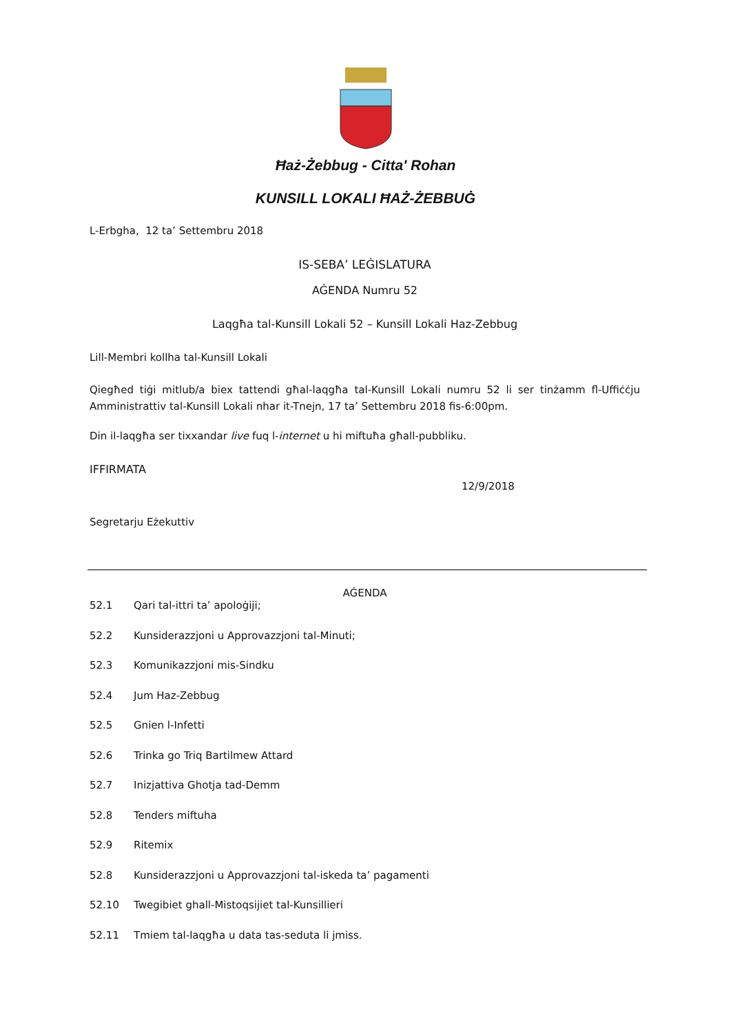Ħaż-Żebbug - Citta' Rohan
KUNSILL LOKALI ĦAŻ-ŻEBBUĠ
L-Erbgha, 12 ta’ Settembru 2018
IS-SEBA’ LEĠISLATURA
AĠENDA Numru 52
Laqgħa tal-Kunsill Lokali 52 – Kunsill Lokali Haz-Zebbug
Lill-Membri kollha tal-Kunsill Lokali
Qiegħed tiġi mitlub/a biex tattendi għal-laqgħa tal-Kunsill Lokali numru 52 li ser tinżamm fl-Uffiċċju Amministrattiv tal-Kunsill Lokali nhar it-Tnejn, 17 ta’ Settembru 2018 fis-6:00pm.
Din il-laqgħa ser tixxandar live fuq l-internet u hi miftuħa għall-pubbliku.
IFFIRMATA
12/9/2018
Segretarju Eżekuttiv
AĠENDA
52.1 Qari tal-ittri ta’ apoloġiji;
52.2 Kunsiderazzjoni u Approvazzjoni tal-Minuti;
52.3 Komunikazzjoni mis-Sindku
52.4 Jum Haz-Zebbug
52.5 Gnien l-Infetti
52.6 Trinka go Triq Bartilmew Attard
52.7 Inizjattiva Ghotja tad-Demm
52.8 Tenders miftuha
52.9 Ritemix
52.8 Kunsiderazzjoni u Approvazzjoni tal-iskeda ta’ pagamenti
52.10 Twegibiet ghall-Mistoqsijiet tal-Kunsillieri
52.11 Tmiem tal-laqgħa u data tas-seduta li jmiss.